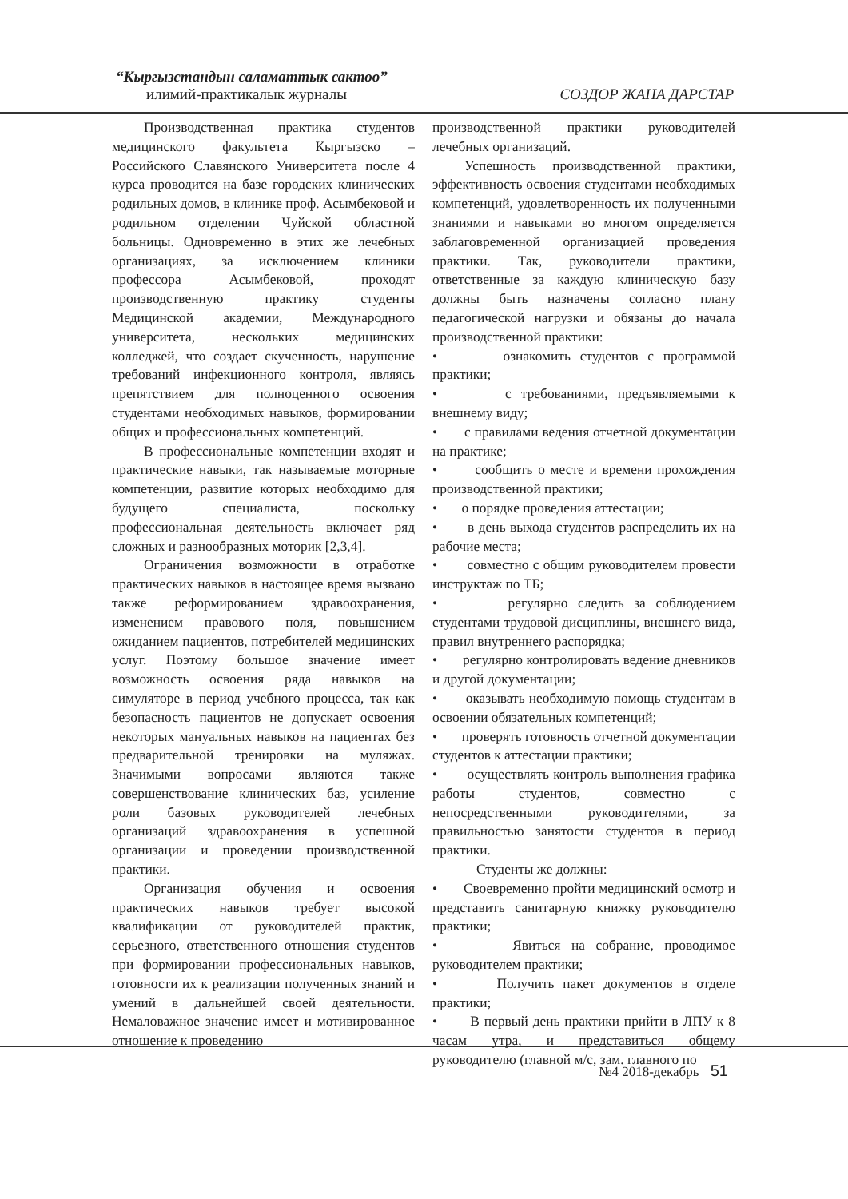“Кыргызстандын саламаттык сактоо”
илимий-практикалык журналы
СӨЗДӨР ЖАНА ДАРСТАР
Производственная практика студентов медицинского факультета Кыргызско – Российского Славянского Университета после 4 курса проводится на базе городских клинических родильных домов, в клинике проф. Асымбековой и родильном отделении Чуйской областной больницы. Одновременно в этих же лечебных организациях, за исключением клиники профессора Асымбековой, проходят производственную практику студенты Медицинской академии, Международного университета, нескольких медицинских колледжей, что создает скученность, нарушение требований инфекционного контроля, являясь препятствием для полноценного освоения студентами необходимых навыков, формировании общих и профессиональных компетенций.
В профессиональные компетенции входят и практические навыки, так называемые моторные компетенции, развитие которых необходимо для будущего специалиста, поскольку профессиональная деятельность включает ряд сложных и разнообразных моторик [2,3,4].
Ограничения возможности в отработке практических навыков в настоящее время вызвано также реформированием здравоохранения, изменением правового поля, повышением ожиданием пациентов, потребителей медицинских услуг. Поэтому большое значение имеет возможность освоения ряда навыков на симуляторе в период учебного процесса, так как безопасность пациентов не допускает освоения некоторых мануальных навыков на пациентах без предварительной тренировки на муляжах. Значимыми вопросами являются также совершенствование клинических баз, усиление роли базовых руководителей лечебных организаций здравоохранения в успешной организации и проведении производственной практики.
Организация обучения и освоения практических навыков требует высокой квалификации от руководителей практик, серьезного, ответственного отношения студентов при формировании профессиональных навыков, готовности их к реализации полученных знаний и умений в дальнейшей своей деятельности. Немаловажное значение имеет и мотивированное отношение к проведению
производственной практики руководителей лечебных организаций.
Успешность производственной практики, эффективность освоения студентами необходимых компетенций, удовлетворенность их полученными знаниями и навыками во многом определяется заблаговременной организацией проведения практики. Так, руководители практики, ответственные за каждую клиническую базу должны быть назначены согласно плану педагогической нагрузки и обязаны до начала производственной практики:
• ознакомить студентов с программой практики;
• с требованиями, предъявляемыми к внешнему виду;
• с правилами ведения отчетной документации на практике;
• сообщить о месте и времени прохождения производственной практики;
• о порядке проведения аттестации;
• в день выхода студентов распределить их на рабочие места;
• совместно с общим руководителем провести инструктаж по ТБ;
• регулярно следить за соблюдением студентами трудовой дисциплины, внешнего вида, правил внутреннего распорядка;
• регулярно контролировать ведение дневников и другой документации;
• оказывать необходимую помощь студентам в освоении обязательных компетенций;
• проверять готовность отчетной документации студентов к аттестации практики;
• осуществлять контроль выполнения графика работы студентов, совместно с непосредственными руководителями, за правильностью занятости студентов в период практики.
Студенты же должны:
• Своевременно пройти медицинский осмотр и представить санитарную книжку руководителю практики;
• Явиться на собрание, проводимое руководителем практики;
• Получить пакет документов в отделе практики;
• В первый день практики прийти в ЛПУ к 8 часам утра, и представиться общему руководителю (главной м/с, зам. главного по
№4 2018-декабрь 51